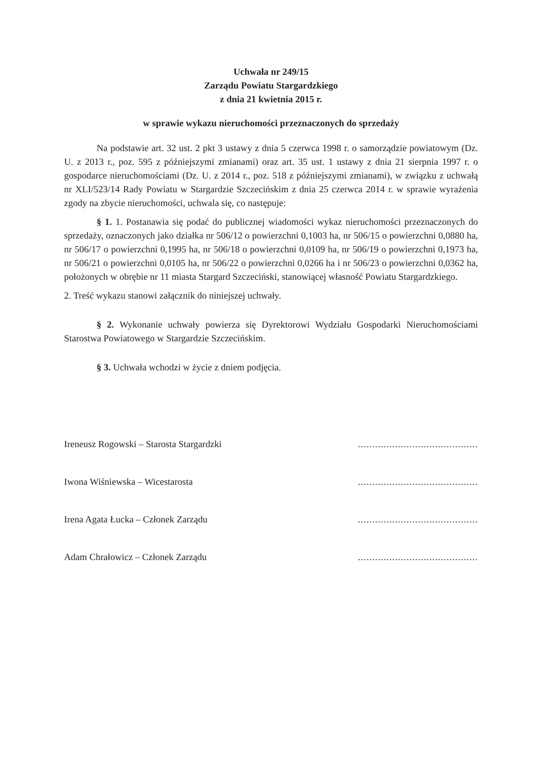Uchwała nr 249/15
Zarządu Powiatu Stargardzkiego
z dnia 21 kwietnia 2015 r.
w sprawie wykazu nieruchomości przeznaczonych do sprzedaży
Na podstawie art. 32 ust. 2 pkt 3 ustawy z dnia 5 czerwca 1998 r. o samorządzie powiatowym (Dz. U. z 2013 r., poz. 595 z późniejszymi zmianami) oraz art. 35 ust. 1 ustawy z dnia 21 sierpnia 1997 r. o gospodarce nieruchomościami (Dz. U. z 2014 r., poz. 518 z późniejszymi zmianami), w związku z uchwałą nr XLI/523/14 Rady Powiatu w Stargardzie Szczecińskim z dnia 25 czerwca 2014 r. w sprawie wyrażenia zgody na zbycie nieruchomości, uchwala się, co następuje:
§ 1. 1. Postanawia się podać do publicznej wiadomości wykaz nieruchomości przeznaczonych do sprzedaży, oznaczonych jako działka nr 506/12 o powierzchni 0,1003 ha, nr 506/15 o powierzchni 0,0880 ha, nr 506/17 o powierzchni 0,1995 ha, nr 506/18 o powierzchni 0,0109 ha, nr 506/19 o powierzchni 0,1973 ha, nr 506/21 o powierzchni 0,0105 ha, nr 506/22 o powierzchni 0,0266 ha i nr 506/23 o powierzchni 0,0362 ha, położonych w obrębie nr 11 miasta Stargard Szczeciński, stanowiącej własność Powiatu Stargardzkiego.
2. Treść wykazu stanowi załącznik do niniejszej uchwały.
§ 2. Wykonanie uchwały powierza się Dyrektorowi Wydziału Gospodarki Nieruchomościami Starostwa Powiatowego w Stargardzie Szczecińskim.
§ 3. Uchwała wchodzi w życie z dniem podjęcia.
Ireneusz Rogowski – Starosta Stargardzki..........................................
Iwona Wiśniewska – Wicestarosta..........................................
Irena Agata Łucka – Członek Zarządu..........................................
Adam Chrałowicz – Członek Zarządu..........................................